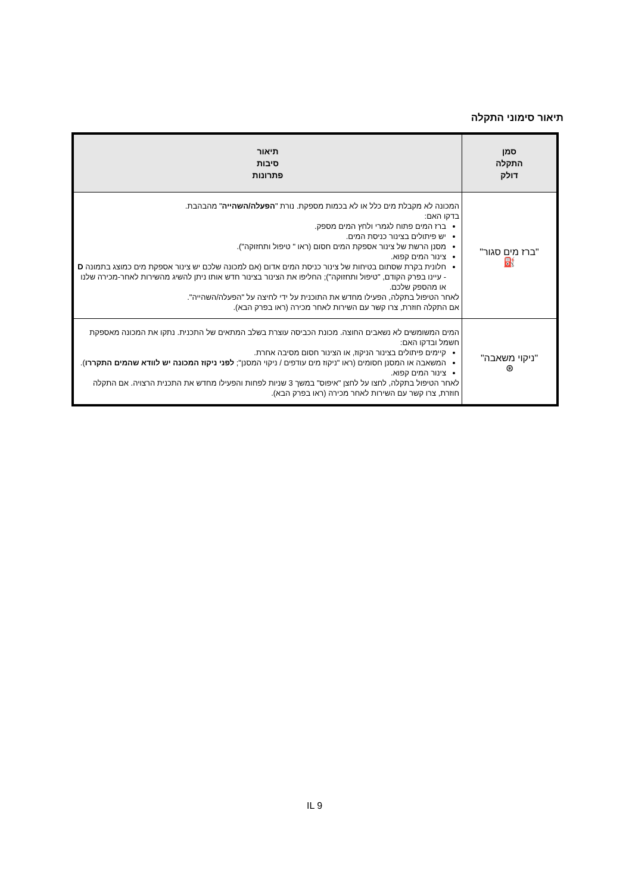תיאור סימוני התקלה
| סמן התקלה דולק | תיאור סיבות פתרונות |
| --- | --- |
| "ברז מים סגור" ⛽ | המכונה לא מקבלת מים כלל או לא בכמות מספקת. נורת " הפעלה/השהייה " מהבהבת. בדקו האם: ברז המים פתוח לגמרי ולחץ המים מספק. יש פיתולים בצינור כניסת המים. מסנן הרשת של צינור אספקת המים חסום (ראו " טיפול ותחזוקה"). צינור המים קפוא. חלונית בקרת שסתום בטיחות של צינור כניסת המים אדום (אם למכונה שלכם יש צינור אספקת מים כמוצג בתמונה D - עיינו בפרק הקודם, "טיפול ותחזוקה"); החליפו את הצינור בצינור חדש אותו ניתן להשיג מהשירות לאחר-מכירה שלנו או מהספק שלכם. לאחר הטיפול בתקלה, הפעילו מחדש את התוכנית על ידי לחיצה על "הפעלה/השהייה". אם התקלה חוזרת, צרו קשר עם השירות לאחר מכירה (ראו בפרק הבא). |
| "ניקוי משאבה" ⊛ | המים המשומשים לא נשאבים החוצה. מכונת הכביסה עוצרת בשלב המתאים של התכנית. נתקו את המכונה מאספקת חשמל ובדקו האם: קיימים פיתולים בצינור הניקוז, או הצינור חסום מסיבה אחרת. המשאבה או המסנן חסומים (ראו "ניקוז מים עודפים / ניקוי המסנן"; לפני ניקוז המכונה יש לוודא שהמים התקררו ). צינור המים קפוא. לאחר הטיפול בתקלה, לחצו על לחצן "איפוס" במשך 3 שניות לפחות והפעילו מחדש את התכנית הרצויה. אם התקלה חוזרת, צרו קשר עם השירות לאחר מכירה (ראו בפרק הבא). |
IL 9